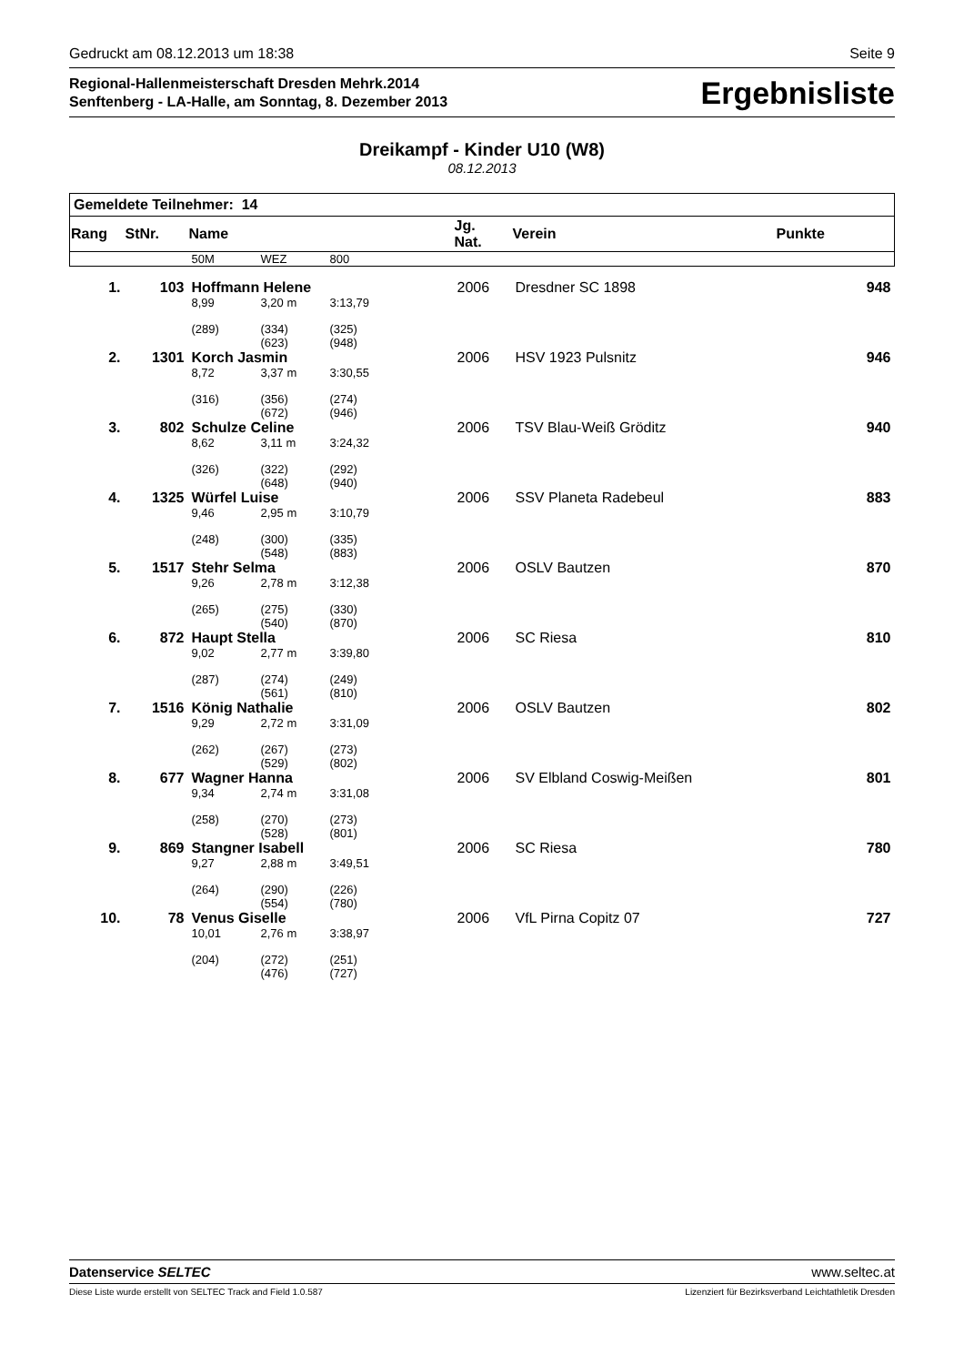Gedruckt am 08.12.2013 um 18:38 Seite 9
Regional-Hallenmeisterschaft Dresden Mehrk.2014
Senftenberg - LA-Halle, am Sonntag, 8. Dezember 2013
Ergebnisliste
Dreikampf - Kinder U10 (W8)
08.12.2013
| Gemeldete Teilnehmer: 14 | | | | | | | | |
| Rang | StNr. | Name | | | | Jg. Nat. | Verein | Punkte |
| | | 50M | WEZ | 800 | | | | |
| 1. | 103 | Hoffmann Helene | | | | 2006 | Dresdner SC 1898 | 948 |
| | | 8,99 | 3,20 m | 3:13,79 | | | | |
| | | (289) | (334) (623) | (325) (948) | | | | |
| 2. | 1301 | Korch Jasmin | | | | 2006 | HSV 1923 Pulsnitz | 946 |
| | | 8,72 | 3,37 m | 3:30,55 | | | | |
| | | (316) | (356) (672) | (274) (946) | | | | |
| 3. | 802 | Schulze Celine | | | | 2006 | TSV Blau-Weiß Gröditz | 940 |
| | | 8,62 | 3,11 m | 3:24,32 | | | | |
| | | (326) | (322) (648) | (292) (940) | | | | |
| 4. | 1325 | Würfel Luise | | | | 2006 | SSV Planeta Radebeul | 883 |
| | | 9,46 | 2,95 m | 3:10,79 | | | | |
| | | (248) | (300) (548) | (335) (883) | | | | |
| 5. | 1517 | Stehr Selma | | | | 2006 | OSLV Bautzen | 870 |
| | | 9,26 | 2,78 m | 3:12,38 | | | | |
| | | (265) | (275) (540) | (330) (870) | | | | |
| 6. | 872 | Haupt Stella | | | | 2006 | SC Riesa | 810 |
| | | 9,02 | 2,77 m | 3:39,80 | | | | |
| | | (287) | (274) (561) | (249) (810) | | | | |
| 7. | 1516 | König Nathalie | | | | 2006 | OSLV Bautzen | 802 |
| | | 9,29 | 2,72 m | 3:31,09 | | | | |
| | | (262) | (267) (529) | (273) (802) | | | | |
| 8. | 677 | Wagner Hanna | | | | 2006 | SV Elbland Coswig-Meißen | 801 |
| | | 9,34 | 2,74 m | 3:31,08 | | | | |
| | | (258) | (270) (528) | (273) (801) | | | | |
| 9. | 869 | Stangner Isabell | | | | 2006 | SC Riesa | 780 |
| | | 9,27 | 2,88 m | 3:49,51 | | | | |
| | | (264) | (290) (554) | (226) (780) | | | | |
| 10. | 78 | Venus Giselle | | | | 2006 | VfL Pirna Copitz 07 | 727 |
| | | 10,01 | 2,76 m | 3:38,97 | | | | |
| | | (204) | (272) (476) | (251) (727) | | | | |
Datenservice SELTEC www.seltec.at
Diese Liste wurde erstellt von SELTEC Track and Field 1.0.587 Lizenziert für Bezirksverband Leichtathletik Dresden